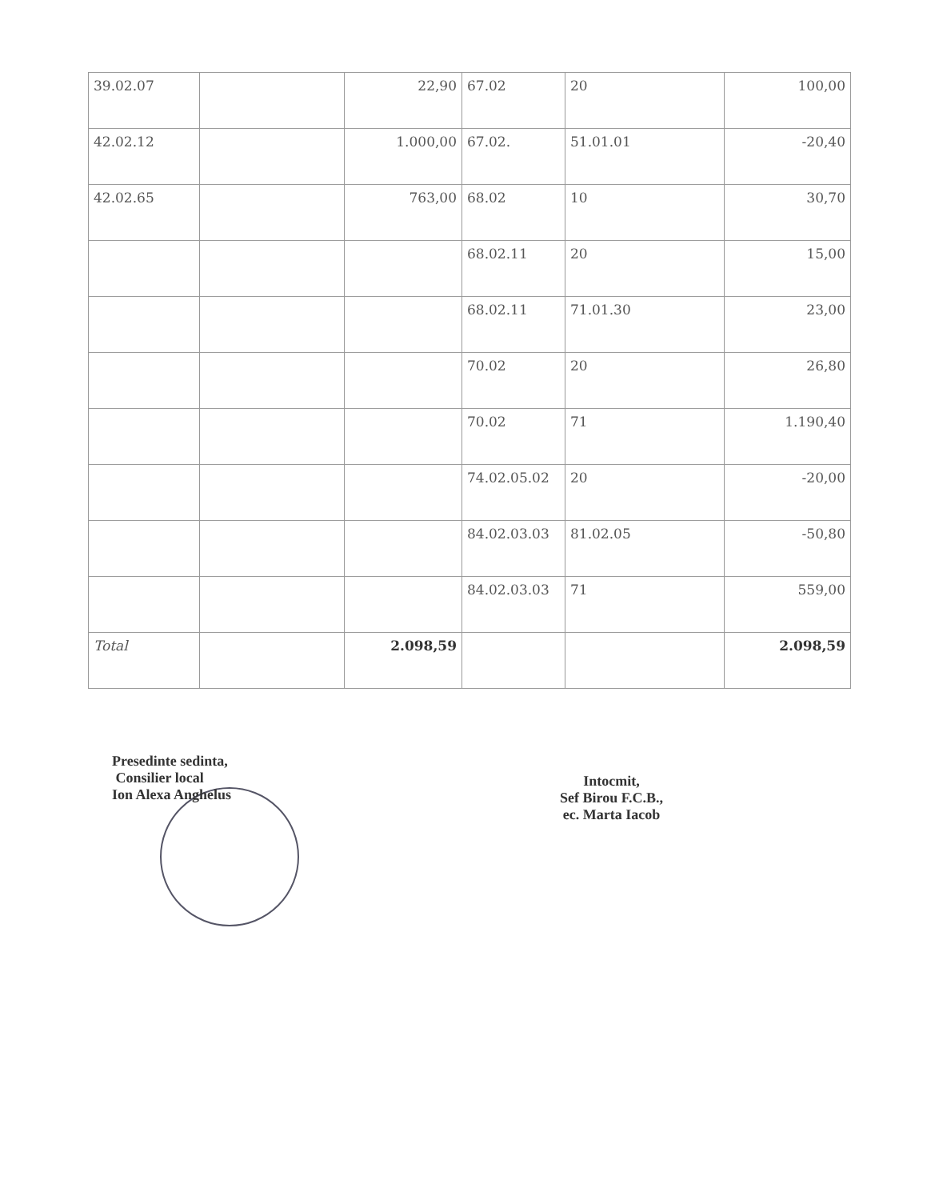| 39.02.07 | | 22,90 | 67.02 | 20 | 100,00 |
| 42.02.12 | | 1.000,00 | 67.02. | 51.01.01 | -20,40 |
| 42.02.65 | | 763,00 | 68.02 | 10 | 30,70 |
| | | | 68.02.11 | 20 | 15,00 |
| | | | 68.02.11 | 71.01.30 | 23,00 |
| | | | 70.02 | 20 | 26,80 |
| | | | 70.02 | 71 | 1.190,40 |
| | | | 74.02.05.02 | 20 | -20,00 |
| | | | 84.02.03.03 | 81.02.05 | -50,80 |
| | | | 84.02.03.03 | 71 | 559,00 |
| Total | | 2.098,59 | | | 2.098,59 |
Presedinte sedinta,
Consilier local
Ion Alexa Anghelus
Intocmit,
Sef Birou F.C.B.,
ec. Marta Iacob